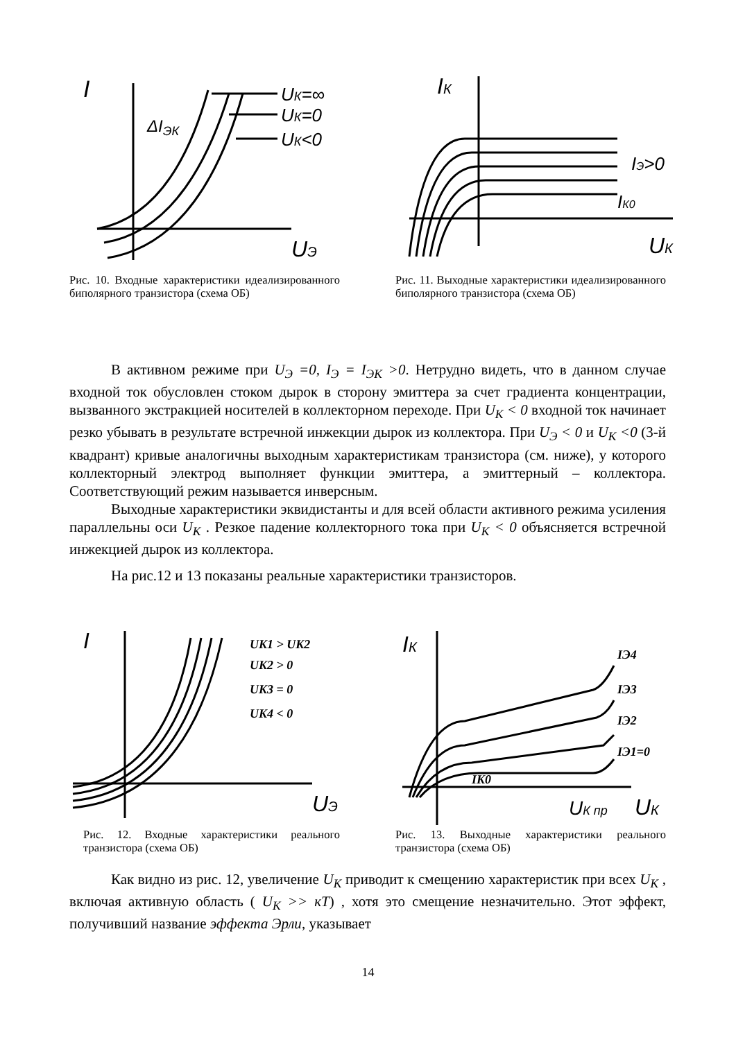I
ΔI
ЭК
UК=∞
UК=0
UК<0
UЭ
Рис. 10. Входные характеристики идеализированного биполярного транзистора (схема ОБ)
IК
IЭ>0
IК0
UК
Рис. 11. Выходные характеристики идеализированного биполярного транзистора (схема ОБ)
В активном режиме при U<sub>Э</sub> =0, I<sub>Э</sub> = I<sub>ЭК</sub> >0. Нетрудно видеть, что в данном случае входной ток обусловлен стоком дырок в сторону эмиттера за счет градиента концентрации, вызванного экстракцией носителей в коллекторном переходе. При U<sub>K</sub> < 0 входной ток начинает резко убывать в результате встречной инжекции дырок из коллектора. При U<sub>Э</sub> < 0 и U<sub>K</sub> <0 (3-й квадрант) кривые аналогичны выходным характеристикам транзистора (см. ниже), у которого коллекторный электрод выполняет функции эмиттера, а эмиттерный – коллектора. Соответствующий режим называется инверсным.
Выходные характеристики эквидистанты и для всей области активного режима усиления параллельны оси U<sub>K</sub> . Резкое падение коллекторного тока при U<sub>K</sub> < 0 объясняется встречной инжекцией дырок из коллектора.
На рис.12 и 13 показаны реальные характеристики транзисторов.
I
UK1 > UK2
UK2 > 0
UK3 = 0
UK4 < 0
UЭ
Рис. 12. Входные характеристики реального транзистора (схема ОБ)
IК
IЭ4
IЭ3
IЭ2
IЭ1=0
IK0
UК пр
UК
Рис. 13. Выходные характеристики реального транзистора (схема ОБ)
Как видно из рис. 12, увеличение U<sub>K</sub> приводит к смещению характеристик при всех U<sub>K</sub> , включая активную область ( U<sub>K</sub> >> кT) , хотя это смещение незначительно. Этот эффект, получивший название эффекта Эрли, указывает
14